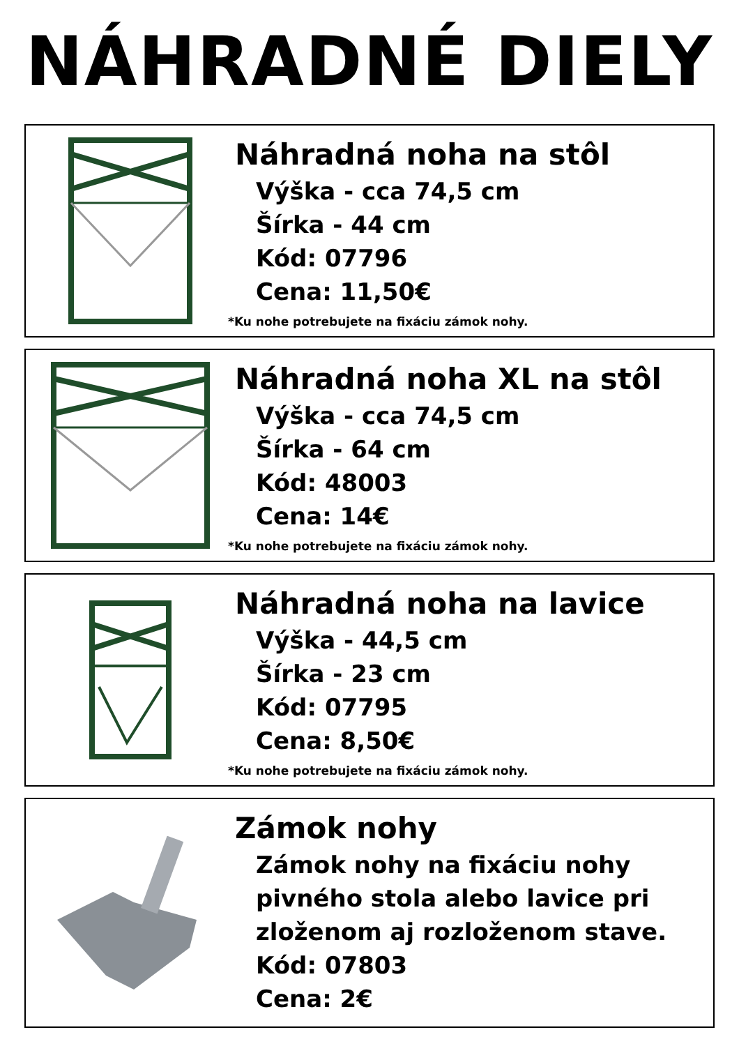NÁHRADNÉ DIELY
Náhradná noha na stôl
Výška - cca 74,5 cm
Šírka - 44 cm
Kód: 07796
Cena: 11,50€
*Ku nohe potrebujete na fixáciu zámok nohy.
Náhradná noha XL na stôl
Výška - cca 74,5 cm
Šírka - 64 cm
Kód: 48003
Cena: 14€
*Ku nohe potrebujete na fixáciu zámok nohy.
Náhradná noha na lavice
Výška - 44,5 cm
Šírka - 23 cm
Kód: 07795
Cena: 8,50€
*Ku nohe potrebujete na fixáciu zámok nohy.
Zámok nohy
Zámok nohy na fixáciu nohy
pivného stola alebo lavice pri
zloženom aj rozloženom stave.
Kód: 07803
Cena: 2€